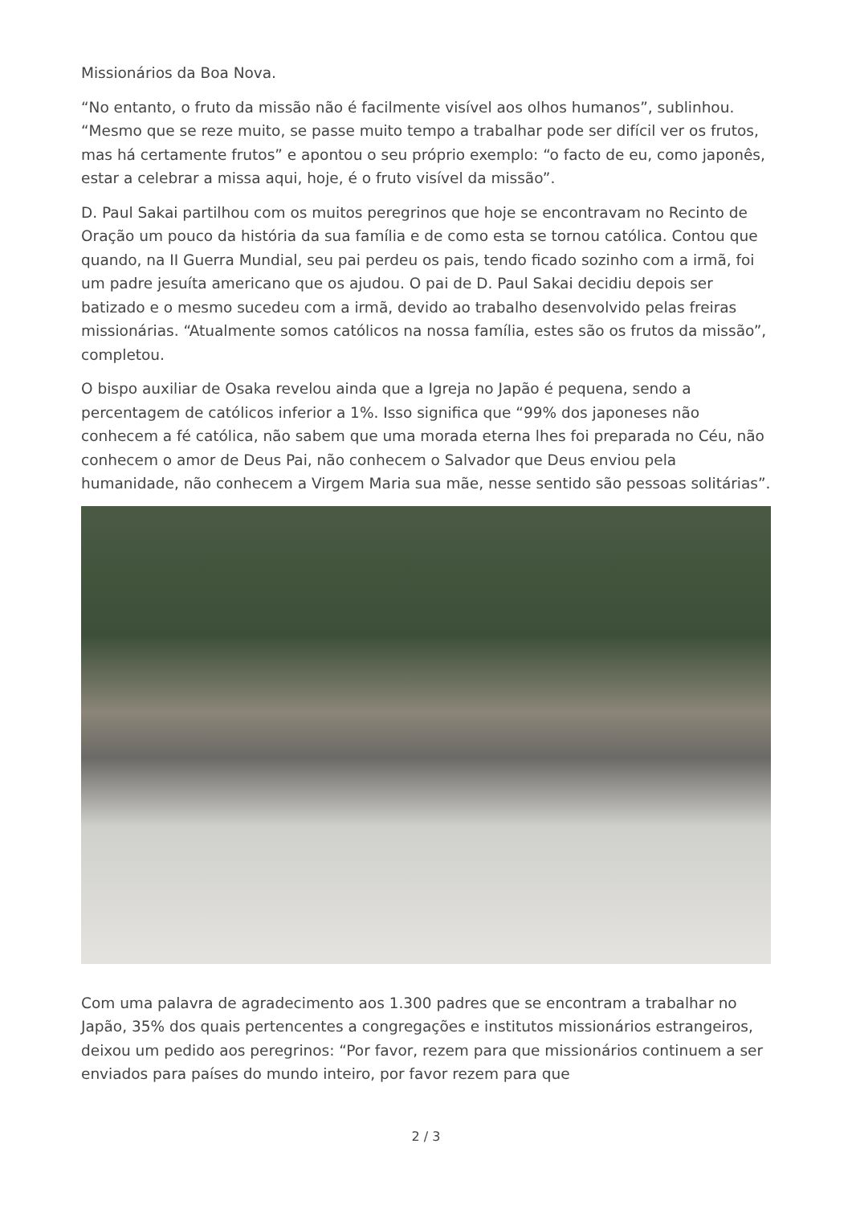Missionários da Boa Nova.
“No entanto, o fruto da missão não é facilmente visível aos olhos humanos”, sublinhou. “Mesmo que se reze muito, se passe muito tempo a trabalhar pode ser difícil ver os frutos, mas há certamente frutos” e apontou o seu próprio exemplo: “o facto de eu, como japonês, estar a celebrar a missa aqui, hoje, é o fruto visível da missão”.
D. Paul Sakai partilhou com os muitos peregrinos que hoje se encontravam no Recinto de Oração um pouco da história da sua família e de como esta se tornou católica. Contou que quando, na II Guerra Mundial, seu pai perdeu os pais, tendo ficado sozinho com a irmã, foi um padre jesuíta americano que os ajudou. O pai de D. Paul Sakai decidiu depois ser batizado e o mesmo sucedeu com a irmã, devido ao trabalho desenvolvido pelas freiras missionárias. “Atualmente somos católicos na nossa família, estes são os frutos da missão”, completou.
O bispo auxiliar de Osaka revelou ainda que a Igreja no Japão é pequena, sendo a percentagem de católicos inferior a 1%. Isso significa que “99% dos japoneses não conhecem a fé católica, não sabem que uma morada eterna lhes foi preparada no Céu, não conhecem o amor de Deus Pai, não conhecem o Salvador que Deus enviou pela humanidade, não conhecem a Virgem Maria sua mãe, nesse sentido são pessoas solitárias”.
Com uma palavra de agradecimento aos 1.300 padres que se encontram a trabalhar no Japão, 35% dos quais pertencentes a congregações e institutos missionários estrangeiros, deixou um pedido aos peregrinos: “Por favor, rezem para que missionários continuem a ser enviados para países do mundo inteiro, por favor rezem para que
2 / 3